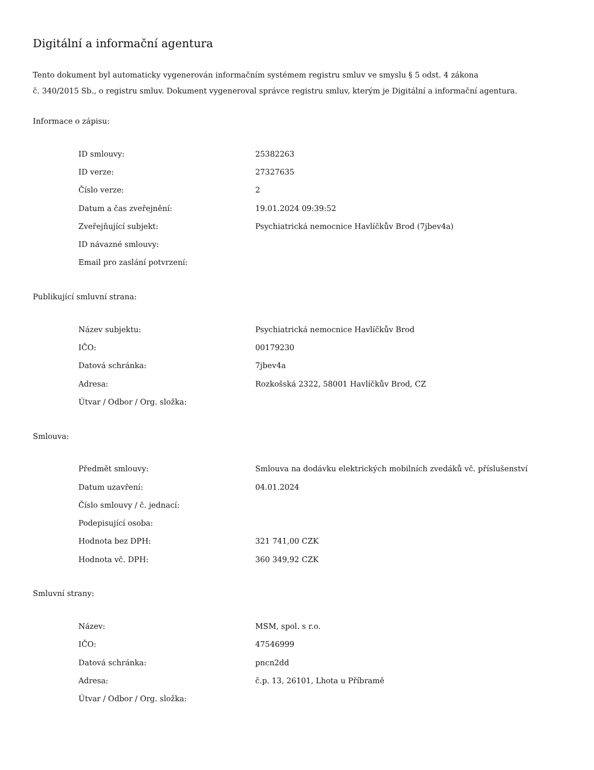Digitální a informační agentura
Tento dokument byl automaticky vygenerován informačním systémem registru smluv ve smyslu § 5 odst. 4 zákona
č. 340/2015 Sb., o registru smluv. Dokument vygeneroval správce registru smluv, kterým je Digitální a informační agentura.
Informace o zápisu:
| ID smlouvy: | 25382263 |
| ID verze: | 27327635 |
| Číslo verze: | 2 |
| Datum a čas zveřejnění: | 19.01.2024 09:39:52 |
| Zveřejňující subjekt: | Psychiatrická nemocnice Havlíčkův Brod (7jbev4a) |
| ID návazné smlouvy: | |
| Email pro zaslání potvrzení: | |
Publikující smluvní strana:
| Název subjektu: | Psychiatrická nemocnice Havlíčkův Brod |
| IČO: | 00179230 |
| Datová schránka: | 7jbev4a |
| Adresa: | Rozkošská 2322, 58001 Havlíčkův Brod, CZ |
| Útvar / Odbor / Org. složka: | |
Smlouva:
| Předmět smlouvy: | Smlouva na dodávku elektrických mobilních zvedáků vč. příslušenství |
| Datum uzavření: | 04.01.2024 |
| Číslo smlouvy / č. jednací: | |
| Podepisující osoba: | |
| Hodnota bez DPH: | 321 741,00 CZK |
| Hodnota vč. DPH: | 360 349,92 CZK |
Smluvní strany:
| Název: | MSM, spol. s r.o. |
| IČO: | 47546999 |
| Datová schránka: | pncn2dd |
| Adresa: | č.p. 13, 26101, Lhota u Příbramě |
| Útvar / Odbor / Org. složka: | |